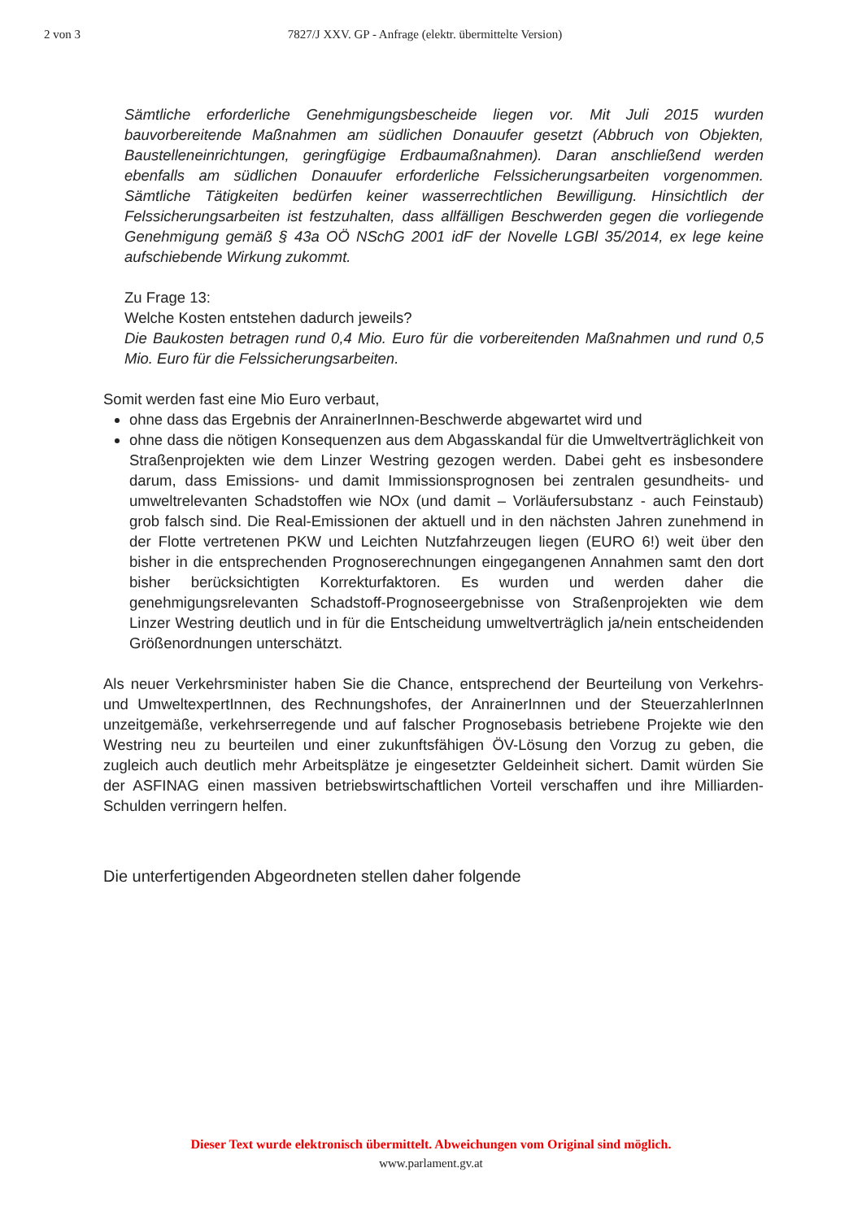2 von 3 7827/J XXV. GP - Anfrage (elektr. übermittelte Version)
Sämtliche erforderliche Genehmigungsbescheide liegen vor. Mit Juli 2015 wurden bauvorbereitende Maßnahmen am südlichen Donauufer gesetzt (Abbruch von Objekten, Baustelleneinrichtungen, geringfügige Erdbaumaßnahmen). Daran anschließend werden ebenfalls am südlichen Donauufer erforderliche Felssicherungsarbeiten vorgenommen. Sämtliche Tätigkeiten bedürfen keiner wasserrechtlichen Bewilligung. Hinsichtlich der Felssicherungsarbeiten ist festzuhalten, dass allfälligen Beschwerden gegen die vorliegende Genehmigung gemäß § 43a OÖ NSchG 2001 idF der Novelle LGBl 35/2014, ex lege keine aufschiebende Wirkung zukommt.
Zu Frage 13:
Welche Kosten entstehen dadurch jeweils?
Die Baukosten betragen rund 0,4 Mio. Euro für die vorbereitenden Maßnahmen und rund 0,5 Mio. Euro für die Felssicherungsarbeiten.
Somit werden fast eine Mio Euro verbaut,
ohne dass das Ergebnis der AnrainerInnen-Beschwerde abgewartet wird und
ohne dass die nötigen Konsequenzen aus dem Abgasskandal für die Umweltverträglichkeit von Straßenprojekten wie dem Linzer Westring gezogen werden. Dabei geht es insbesondere darum, dass Emissions- und damit Immissionsprognosen bei zentralen gesundheits- und umweltrelevanten Schadstoffen wie NOx (und damit – Vorläufersubstanz - auch Feinstaub) grob falsch sind. Die Real-Emissionen der aktuell und in den nächsten Jahren zunehmend in der Flotte vertretenen PKW und Leichten Nutzfahrzeugen liegen (EURO 6!) weit über den bisher in die entsprechenden Prognoserechnungen eingegangenen Annahmen samt den dort bisher berücksichtigten Korrekturfaktoren. Es wurden und werden daher die genehmigungsrelevanten Schadstoff-Prognoseergebnisse von Straßenprojekten wie dem Linzer Westring deutlich und in für die Entscheidung umweltverträglich ja/nein entscheidenden Größenordnungen unterschätzt.
Als neuer Verkehrsminister haben Sie die Chance, entsprechend der Beurteilung von Verkehrs- und UmweltexpertInnen, des Rechnungshofes, der AnrainerInnen und der SteuerzahlerInnen unzeitgemäße, verkehrserregende und auf falscher Prognosebasis betriebene Projekte wie den Westring neu zu beurteilen und einer zukunftsfähigen ÖV-Lösung den Vorzug zu geben, die zugleich auch deutlich mehr Arbeitsplätze je eingesetzter Geldeinheit sichert. Damit würden Sie der ASFINAG einen massiven betriebswirtschaftlichen Vorteil verschaffen und ihre Milliarden-Schulden verringern helfen.
Die unterfertigenden Abgeordneten stellen daher folgende
Dieser Text wurde elektronisch übermittelt. Abweichungen vom Original sind möglich.
www.parlament.gv.at